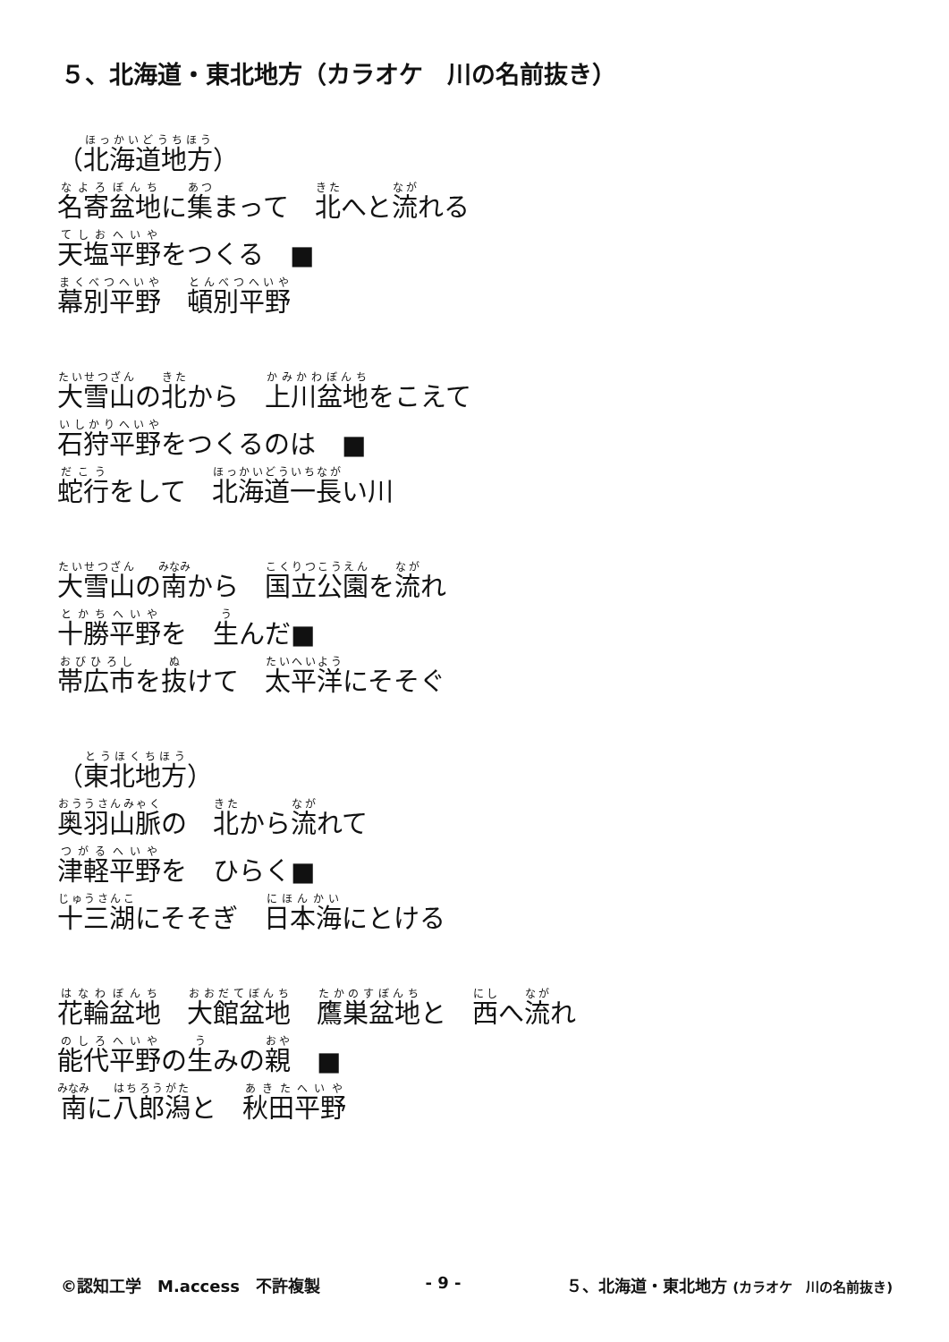５、北海道・東北地方（カラオケ　川の名前抜き）
（北海道地方）
名寄盆地に集まって　北へと流れる
天塩平野をつくる　■
幕別平野　頓別平野
大雪山の北から　上川盆地をこえて
石狩平野をつくるのは　■
蛇行をして　北海道一長い川
大雪山の南から　国立公園を流れ
十勝平野を　生んだ■
帯広市を抜けて　太平洋にそそぐ
（東北地方）
奥羽山脈の　北から流れて
津軽平野を　ひらく■
十三湖にそそぎ　日本海にとける
花輪盆地　大館盆地　鷹巣盆地と　西へ流れ
能代平野の生みの親　■
南に八郎潟と　秋田平野
©認知工学　M.access　不許複製 - 9 - ５、北海道・東北地方 (カラオケ　川の名前抜き)